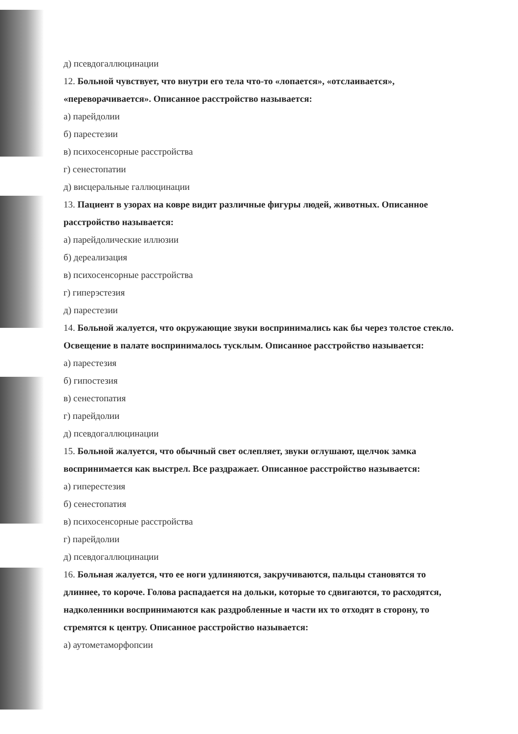д) псевдогаллюцинации
12. Больной чувствует, что внутри его тела что-то «лопается», «отслаивается», «переворачивается». Описанное расстройство называется:
а) парейдолии
б) парестезии
в) психосенсорные расстройства
г) сенестопатии
д) висцеральные галлюцинации
13. Пациент в узорах на ковре видит различные фигуры людей, животных. Описанное расстройство называется:
а) парейдолические иллюзии
б) дереализация
в) психосенсорные расстройства
г) гиперэстезия
д) парестезии
14. Больной жалуется, что окружающие звуки воспринимались как бы через толстое стекло. Освещение в палате воспринималось тусклым. Описанное расстройство называется:
а) парестезия
б) гипостезия
в) сенестопатия
г) парейдолии
д) псевдогаллюцинации
15. Больной жалуется, что обычный свет ослепляет, звуки оглушают, щелчок замка воспринимается как выстрел. Все раздражает. Описанное расстройство называется:
а) гиперестезия
б) сенестопатия
в) психосенсорные расстройства
г) парейдолии
д) псевдогаллюцинации
16. Больная жалуется, что ее ноги удлиняются, закручиваются, пальцы становятся то длиннее, то короче. Голова распадается на дольки, которые то сдвигаются, то расходятся, надколенники воспринимаются как раздробленные и части их то отходят в сторону, то стремятся к центру. Описанное расстройство называется:
а) аутометаморфопсии